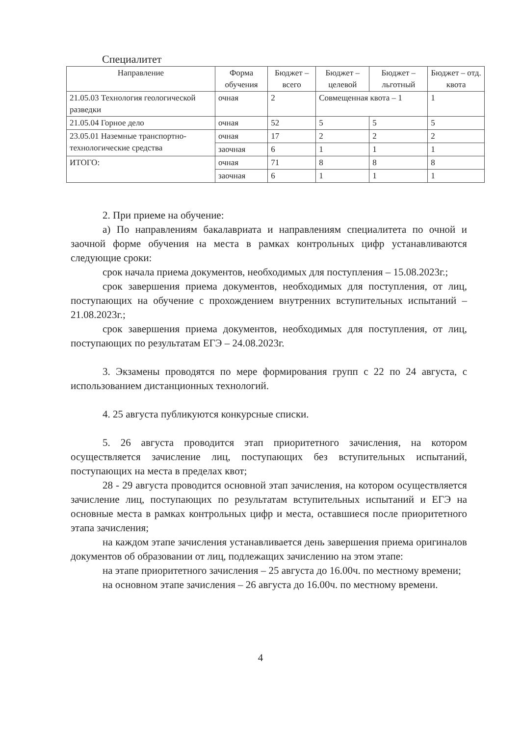Специалитет
| Направление | Форма обучения | Бюджет – всего | Бюджет – целевой | Бюджет – льготный | Бюджет – отд. квота |
| --- | --- | --- | --- | --- | --- |
| 21.05.03 Технология геологической разведки | очная | 2 | Совмещенная квота – 1 | | 1 |
| 21.05.04 Горное дело | очная | 52 | 5 | 5 | 5 |
| 23.05.01 Наземные транспортно-технологические средства | очная | 17 | 2 | 2 | 2 |
| | заочная | 6 | 1 | 1 | 1 |
| ИТОГО: | очная | 71 | 8 | 8 | 8 |
| | заочная | 6 | 1 | 1 | 1 |
2. При приеме на обучение:
а) По направлениям бакалавриата и направлениям специалитета по очной и заочной форме обучения на места в рамках контрольных цифр устанавливаются следующие сроки:
срок начала приема документов, необходимых для поступления – 15.08.2023г.;
срок завершения приема документов, необходимых для поступления, от лиц, поступающих на обучение с прохождением внутренних вступительных испытаний – 21.08.2023г.;
срок завершения приема документов, необходимых для поступления, от лиц, поступающих по результатам ЕГЭ – 24.08.2023г.
3. Экзамены проводятся по мере формирования групп с 22 по 24 августа, с использованием дистанционных технологий.
4. 25 августа публикуются конкурсные списки.
5. 26 августа проводится этап приоритетного зачисления, на котором осуществляется зачисление лиц, поступающих без вступительных испытаний, поступающих на места в пределах квот;
28 - 29 августа проводится основной этап зачисления, на котором осуществляется зачисление лиц, поступающих по результатам вступительных испытаний и ЕГЭ на основные места в рамках контрольных цифр и места, оставшиеся после приоритетного этапа зачисления;
на каждом этапе зачисления устанавливается день завершения приема оригиналов документов об образовании от лиц, подлежащих зачислению на этом этапе:
на этапе приоритетного зачисления – 25 августа до 16.00ч. по местному времени;
на основном этапе зачисления – 26 августа до 16.00ч. по местному времени.
4